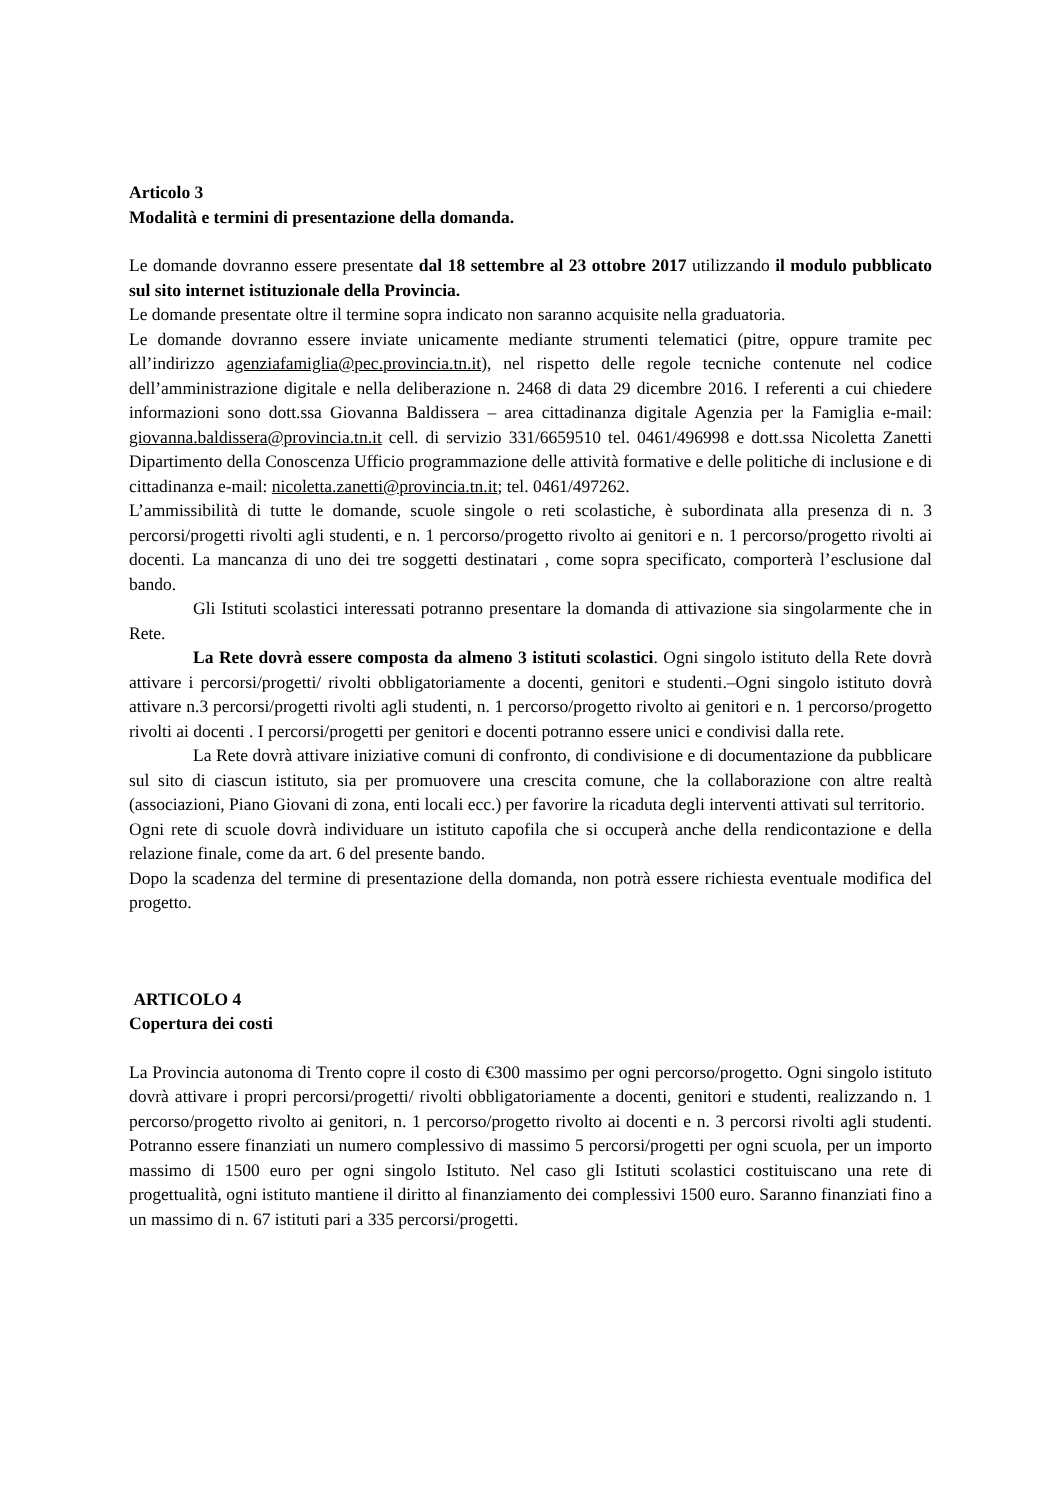Articolo 3
Modalità e termini di presentazione della domanda.
Le domande dovranno essere presentate dal 18 settembre al 23 ottobre 2017 utilizzando il modulo pubblicato sul sito internet istituzionale della Provincia.
Le domande presentate oltre il termine sopra indicato non saranno acquisite nella graduatoria.
Le domande dovranno essere inviate unicamente mediante strumenti telematici (pitre, oppure tramite pec all’indirizzo agenziafamiglia@pec.provincia.tn.it), nel rispetto delle regole tecniche contenute nel codice dell’amministrazione digitale e nella deliberazione n. 2468 di data 29 dicembre 2016. I referenti a cui chiedere informazioni sono dott.ssa Giovanna Baldissera – area cittadinanza digitale Agenzia per la Famiglia e-mail: giovanna.baldissera@provincia.tn.it cell. di servizio 331/6659510 tel. 0461/496998 e dott.ssa Nicoletta Zanetti Dipartimento della Conoscenza Ufficio programmazione delle attività formative e delle politiche di inclusione e di cittadinanza e-mail: nicoletta.zanetti@provincia.tn.it; tel. 0461/497262.
L’ammissibilità di tutte le domande, scuole singole o reti scolastiche, è subordinata alla presenza di n. 3 percorsi/progetti rivolti agli studenti, e n. 1 percorso/progetto rivolto ai genitori e n. 1 percorso/progetto rivolti ai docenti. La mancanza di uno dei tre soggetti destinatari , come sopra specificato, comporterà l’esclusione dal bando.
Gli Istituti scolastici interessati potranno presentare la domanda di attivazione sia singolarmente che in Rete.
La Rete dovrà essere composta da almeno 3 istituti scolastici. Ogni singolo istituto della Rete dovrà attivare i percorsi/progetti/ rivolti obbligatoriamente a docenti, genitori e studenti.–Ogni singolo istituto dovrà attivare n.3 percorsi/progetti rivolti agli studenti, n. 1 percorso/progetto rivolto ai genitori e n. 1 percorso/progetto rivolti ai docenti . I percorsi/progetti per genitori e docenti potranno essere unici e condivisi dalla rete.
La Rete dovrà attivare iniziative comuni di confronto, di condivisione e di documentazione da pubblicare sul sito di ciascun istituto, sia per promuovere una crescita comune, che la collaborazione con altre realtà (associazioni, Piano Giovani di zona, enti locali ecc.) per favorire la ricaduta degli interventi attivati sul territorio.
Ogni rete di scuole dovrà individuare un istituto capofila che si occuperà anche della rendicontazione e della relazione finale, come da art. 6 del presente bando.
Dopo la scadenza del termine di presentazione della domanda, non potrà essere richiesta eventuale modifica del progetto.
ARTICOLO 4
Copertura dei costi
La Provincia autonoma di Trento copre il costo di €300 massimo per ogni percorso/progetto. Ogni singolo istituto dovrà attivare i propri percorsi/progetti/ rivolti obbligatoriamente a docenti, genitori e studenti, realizzando n. 1 percorso/progetto rivolto ai genitori, n. 1 percorso/progetto rivolto ai docenti e n. 3 percorsi rivolti agli studenti. Potranno essere finanziati un numero complessivo di massimo 5 percorsi/progetti per ogni scuola, per un importo massimo di 1500 euro per ogni singolo Istituto. Nel caso gli Istituti scolastici costituiscano una rete di progettualità, ogni istituto mantiene il diritto al finanziamento dei complessivi 1500 euro. Saranno finanziati fino a un massimo di n. 67 istituti pari a 335 percorsi/progetti.